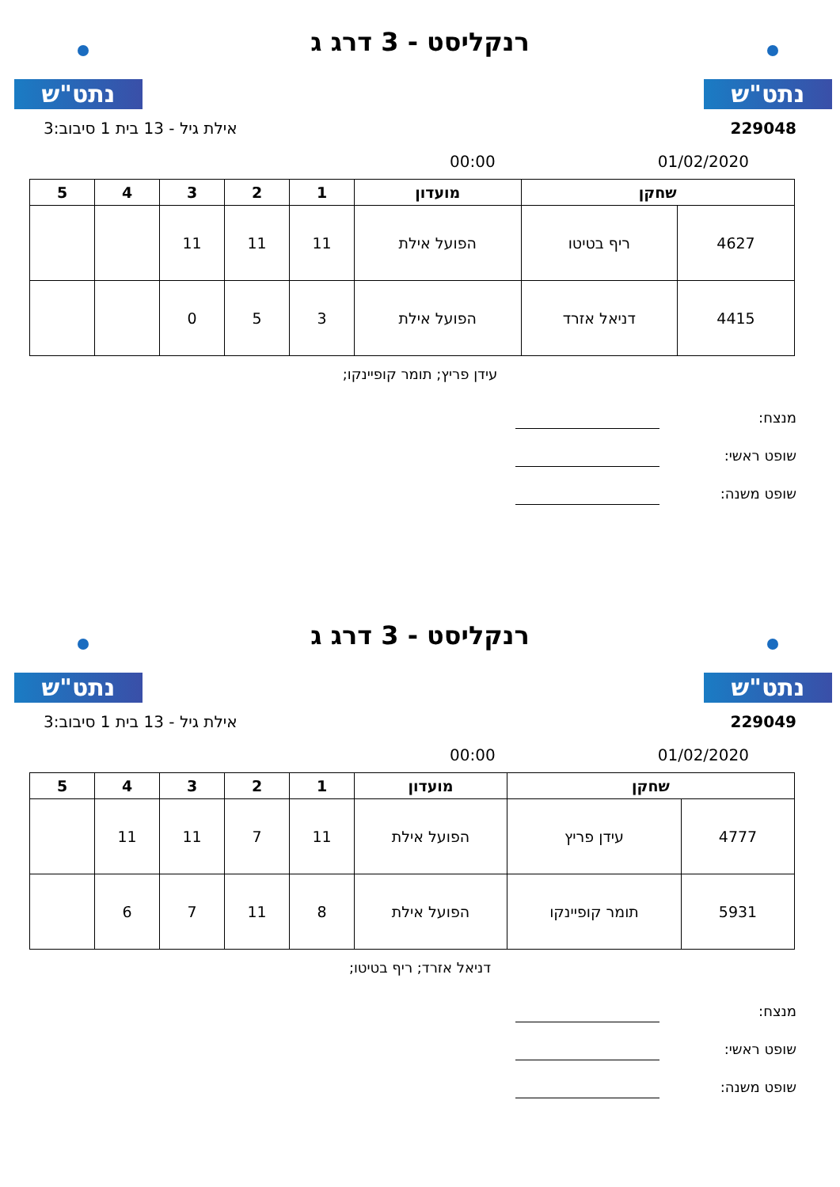נתט"ש נתט"ש
רנקליסט - 3 דרג ג
229048 אילת גיל - 13 בית 1 סיבוב:3
01/02/2020 00:00
| שחקן | | מועדון | 1 | 2 | 3 | 4 | 5 |
| --- | --- | --- | --- | --- | --- | --- | --- |
| 4627 | ריף בטיטו | הפועל אילת | 11 | 11 | 11 | | |
| 4415 | דניאל אזרד | הפועל אילת | 3 | 5 | 0 | | |
עידן פריץ; תומר קופיינקו;
מנצח:
שופט ראשי:
שופט משנה:
נתט"ש נתט"ש
רנקליסט - 3 דרג ג
229049 אילת גיל - 13 בית 1 סיבוב:3
01/02/2020 00:00
| שחקן | | מועדון | 1 | 2 | 3 | 4 | 5 |
| --- | --- | --- | --- | --- | --- | --- | --- |
| 4777 | עידן פריץ | הפועל אילת | 11 | 7 | 11 | 11 | |
| 5931 | תומר קופיינקו | הפועל אילת | 8 | 11 | 7 | 6 | |
דניאל אזרד; ריף בטיטו;
מנצח:
שופט ראשי:
שופט משנה: